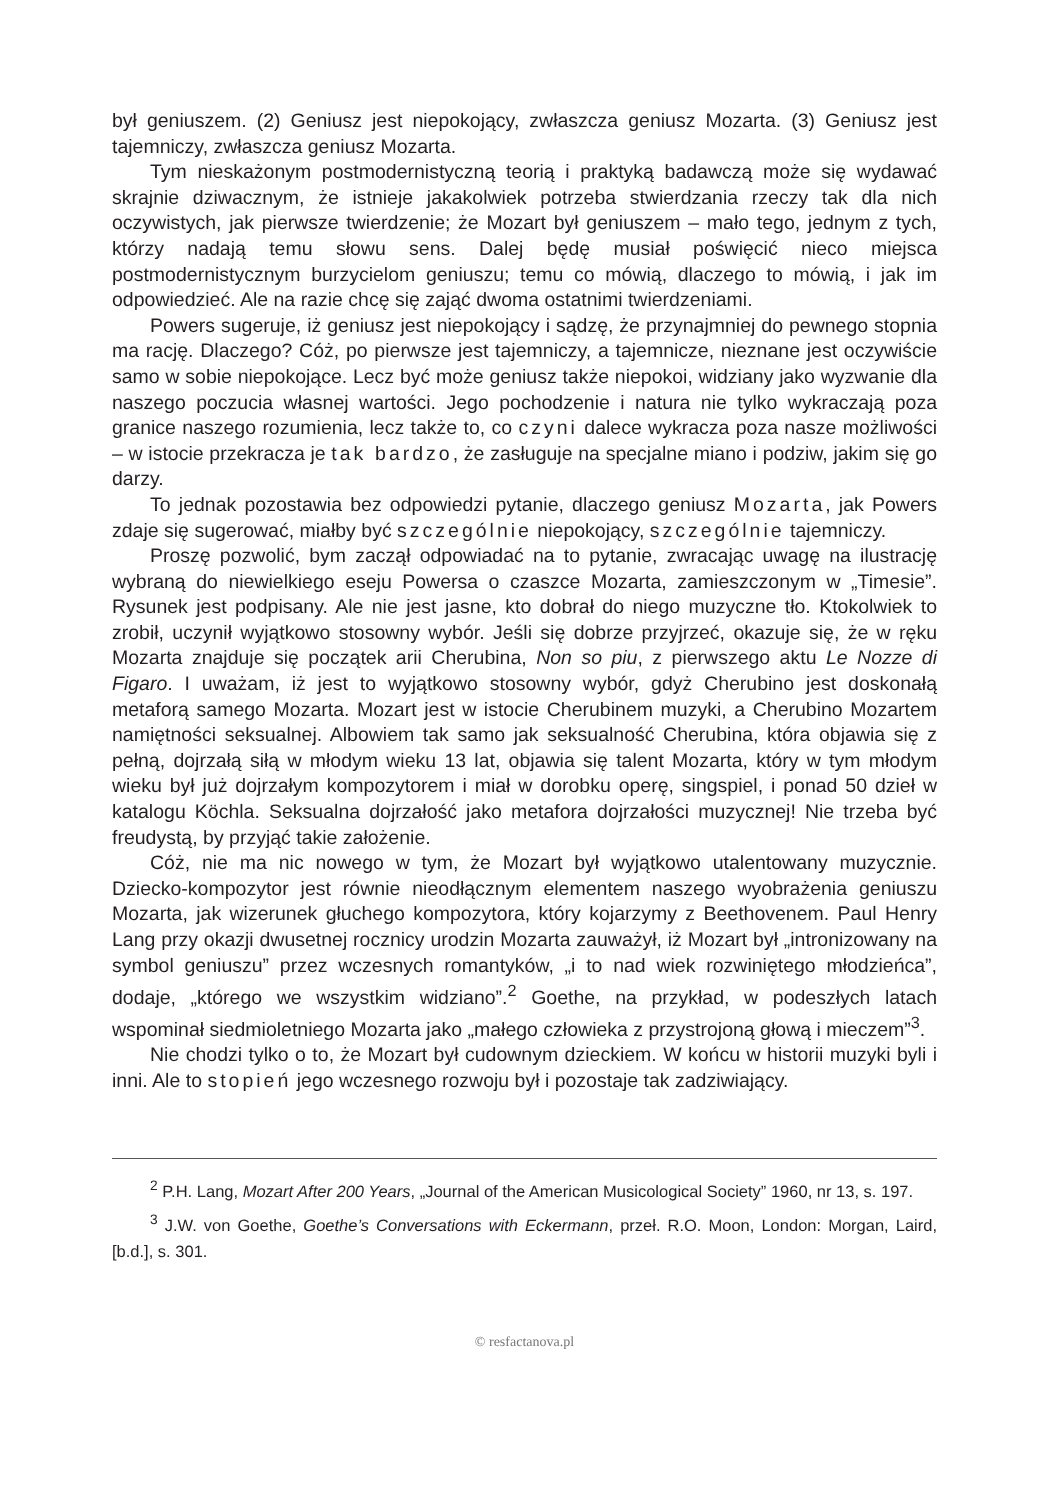był geniuszem. (2) Geniusz jest niepokojący, zwłaszcza geniusz Mozarta. (3) Geniusz jest tajemniczy, zwłaszcza geniusz Mozarta.
Tym nieskażonym postmodernistyczną teorią i praktyką badawczą może się wydawać skrajnie dziwacznym, że istnieje jakakolwiek potrzeba stwierdzania rzeczy tak dla nich oczywistych, jak pierwsze twierdzenie; że Mozart był geniuszem – mało tego, jednym z tych, którzy nadają temu słowu sens. Dalej będę musiał poświęcić nieco miejsca postmodernistycznym burzycielom geniuszu; temu co mówią, dlaczego to mówią, i jak im odpowiedzieć. Ale na razie chcę się zająć dwoma ostatnimi twierdzeniami.
Powers sugeruje, iż geniusz jest niepokojący i sądzę, że przynajmniej do pewnego stopnia ma rację. Dlaczego? Cóż, po pierwsze jest tajemniczy, a tajemnicze, nieznane jest oczywiście samo w sobie niepokojące. Lecz być może geniusz także niepokoi, widziany jako wyzwanie dla naszego poczucia własnej wartości. Jego pochodzenie i natura nie tylko wykraczają poza granice naszego rozumienia, lecz także to, co czyni dalece wykracza poza nasze możliwości – w istocie przekracza je tak bardzo, że zasługuje na specjalne miano i podziw, jakim się go darzy.
To jednak pozostawia bez odpowiedzi pytanie, dlaczego geniusz Mozarta, jak Powers zdaje się sugerować, miałby być szczególnie niepokojący, szczególnie tajemniczy.
Proszę pozwolić, bym zaczął odpowiadać na to pytanie, zwracając uwagę na ilustrację wybraną do niewielkiego eseju Powersa o czaszce Mozarta, zamieszczonym w „Timesie”. Rysunek jest podpisany. Ale nie jest jasne, kto dobrał do niego muzyczne tło. Ktokolwiek to zrobił, uczynił wyjątkowo stosowny wybór. Jeśli się dobrze przyjrzeć, okazuje się, że w ręku Mozarta znajduje się początek arii Cherubina, Non so piu, z pierwszego aktu Le Nozze di Figaro. I uważam, iż jest to wyjątkowo stosowny wybór, gdyż Cherubino jest doskonałą metaforą samego Mozarta. Mozart jest w istocie Cherubinem muzyki, a Cherubino Mozartem namiętności seksualnej. Albowiem tak samo jak seksualność Cherubina, która objawia się z pełną, dojrzałą siłą w młodym wieku 13 lat, objawia się talent Mozarta, który w tym młodym wieku był już dojrzałym kompozytorem i miał w dorobku operę, singspiel, i ponad 50 dzieł w katalogu Köchla. Seksualna dojrzałość jako metafora dojrzałości muzycznej! Nie trzeba być freudystą, by przyjąć takie założenie.
Cóż, nie ma nic nowego w tym, że Mozart był wyjątkowo utalentowany muzycznie. Dziecko-kompozytor jest równie nieodłącznym elementem naszego wyobrażenia geniuszu Mozarta, jak wizerunek głuchego kompozytora, który kojarzymy z Beethovenem. Paul Henry Lang przy okazji dwusetnej rocznicy urodzin Mozarta zauważył, iż Mozart był „intronizowany na symbol geniuszu” przez wczesnych romantyków, „i to nad wiek rozwiniętego młodzieńca”, dodaje, „którego we wszystkim widziano”.<sup>2</sup> Goethe, na przykład, w podeszłych latach wspominał siedmioletniego Mozarta jako „małego człowieka z przystrojoną głową i mieczem”<sup>3</sup>.
Nie chodzi tylko o to, że Mozart był cudownym dzieckiem. W końcu w historii muzyki byli i inni. Ale to stopień jego wczesnego rozwoju był i pozostaje tak zadziwiający.
<sup>2</sup> P.H. Lang, Mozart After 200 Years, „Journal of the American Musicological Society” 1960, nr 13, s. 197.
<sup>3</sup> J.W. von Goethe, Goethe’s Conversations with Eckermann, przeł. R.O. Moon, London: Morgan, Laird, [b.d.], s. 301.
© resfactanova.pl